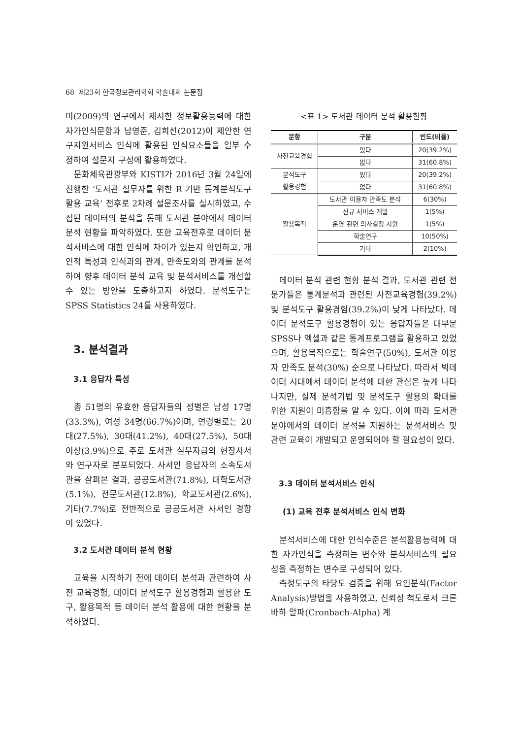68 제23회 한국정보관리학회 학술대회 논문집
미(2009)의 연구에서 제시한 정보활용능력에 대한 자가인식문항과 남영준, 김희선(2012)이 제안한 연구지원서비스 인식에 활용된 인식요소들을 일부 수정하여 설문지 구성에 활용하였다.
문화체육관광부와 KISTI가 2016년 3월 24일에 진행한 ‘도서관 실무자를 위한 R 기반 통계분석도구 활용 교육’ 전후로 2차례 설문조사를 실시하였고, 수집된 데이터의 분석을 통해 도서관 분야에서 데이터 분석 현황을 파악하였다. 또한 교육전후로 데이터 분석서비스에 대한 인식에 차이가 있는지 확인하고, 개인적 특성과 인식과의 관계, 만족도와의 관계를 분석하여 향후 데이터 분석 교육 및 분석서비스를 개선할 수 있는 방안을 도출하고자 하였다. 분석도구는 SPSS Statistics 24를 사용하였다.
3. 분석결과
3.1 응답자 특성
총 51명의 유효한 응답자들의 성별은 남성 17명(33.3%), 여성 34명(66.7%)이며, 연령별로는 20대(27.5%), 30대(41.2%), 40대(27.5%), 50대 이상(3.9%)으로 주로 도서관 실무자급의 현장사서와 연구자로 분포되었다. 사서인 응답자의 소속도서관을 살펴본 결과, 공공도서관(71.8%), 대학도서관(5.1%), 전문도서관(12.8%), 학교도서관(2.6%), 기타(7.7%)로 전반적으로 공공도서관 사서인 경향이 있었다.
3.2 도서관 데이터 분석 현황
교육을 시작하기 전에 데이터 분석과 관련하여 사전 교육경험, 데이터 분석도구 활용경험과 활용한 도구, 활용목적 등 데이터 분석 활용에 대한 현황을 분석하였다.
<표 1> 도서관 데이터 분석 활용현황
| 문항 | 구분 | 빈도(비율) |
| --- | --- | --- |
| 사전교육경험 | 있다 | 20(39.2%) |
| | 없다 | 31(60.8%) |
| 분석도구 활용경험 | 있다 | 20(39.2%) |
| | 없다 | 31(60.8%) |
| 활용목적 | 도서관 이용자 만족도 분석 | 6(30%) |
| | 신규 서비스 개발 | 1(5%) |
| | 운영 관련 의사결정 지원 | 1(5%) |
| | 학술연구 | 10(50%) |
| | 기타 | 2(10%) |
데이터 분석 관련 현황 분석 결과, 도서관 관련 전문가들은 통계분석과 관련된 사전교육경험(39.2%) 및 분석도구 활용경험(39.2%)이 낮게 나타났다. 데이터 분석도구 활용경험이 있는 응답자들은 대부분 SPSS나 엑셀과 같은 통계프로그램을 활용하고 있었으며, 활용목적으로는 학술연구(50%), 도서관 이용자 만족도 분석(30%) 순으로 나타났다. 따라서 빅데이터 시대에서 데이터 분석에 대한 관심은 높게 나타나지만, 실제 분석기법 및 분석도구 활용의 확대를 위한 지원이 미흡함을 알 수 있다. 이에 따라 도서관 분야에서의 데이터 분석을 지원하는 분석서비스 및 관련 교육이 개발되고 운영되어야 할 필요성이 있다.
3.3 데이터 분석서비스 인식
(1) 교육 전후 분석서비스 인식 변화
분석서비스에 대한 인식수준은 분석활용능력에 대한 자가인식을 측정하는 변수와 분석서비스의 필요성을 측정하는 변수로 구성되어 있다.
측정도구의 타당도 검증을 위해 요인분석(Factor Analysis)방법을 사용하였고, 신뢰성 척도로서 크론바하 알파(Cronbach-Alpha) 계